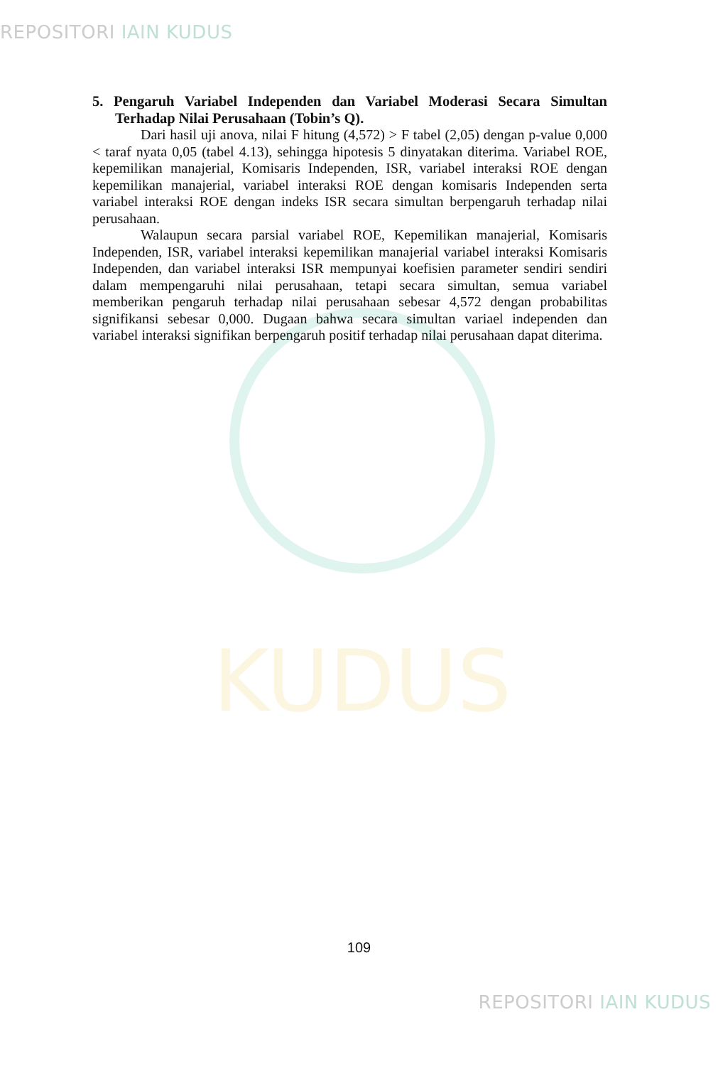REPOSITORI IAIN KUDUS
KUDUS
5. Pengaruh Variabel Independen dan Variabel Moderasi Secara Simultan Terhadap Nilai Perusahaan (Tobin’s Q).
Dari hasil uji anova, nilai F hitung (4,572) > F tabel (2,05) dengan p-value 0,000 < taraf nyata 0,05 (tabel 4.13), sehingga hipotesis 5 dinyatakan diterima. Variabel ROE, kepemilikan manajerial, Komisaris Independen, ISR, variabel interaksi ROE dengan kepemilikan manajerial, variabel interaksi ROE dengan komisaris Independen serta variabel interaksi ROE dengan indeks ISR secara simultan berpengaruh terhadap nilai perusahaan.
Walaupun secara parsial variabel ROE, Kepemilikan manajerial, Komisaris Independen, ISR, variabel interaksi kepemilikan manajerial variabel interaksi Komisaris Independen, dan variabel interaksi ISR mempunyai koefisien parameter sendiri sendiri dalam mempengaruhi nilai perusahaan, tetapi secara simultan, semua variabel memberikan pengaruh terhadap nilai perusahaan sebesar 4,572 dengan probabilitas signifikansi sebesar 0,000. Dugaan bahwa secara simultan variael independen dan variabel interaksi signifikan berpengaruh positif terhadap nilai perusahaan dapat diterima.
109
REPOSITORI IAIN KUDUS